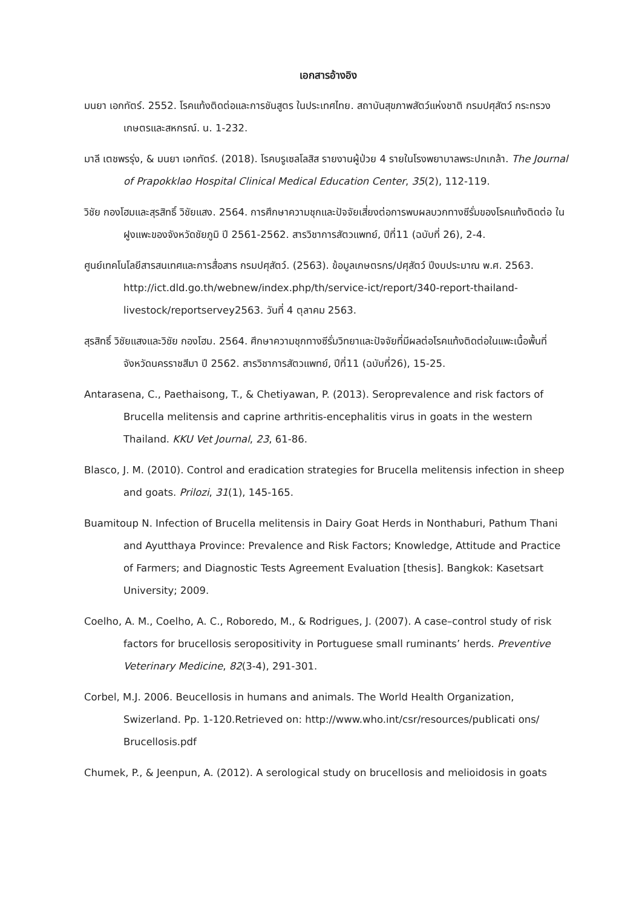เอกสารอ้างอิง
มนยา เอกทัตร์. 2552. โรคแท้งติดต่อและการชันสูตร ในประเทศไทย. สถาบันสุขภาพสัตว์แห่งชาติ กรมปศุสัตว์ กระทรวงเกษตรและสหกรณ์. น. 1-232.
มาลี เตชพรรุ่ง, & มนยา เอกทัตร์. (2018). โรคบรูเซลโลสิส รายงานผู้ป่วย 4 รายในโรงพยาบาลพระปกเกล้า. The Journal of Prapokklao Hospital Clinical Medical Education Center, 35(2), 112-119.
วิชัย กองโฮมและสุรสิทธิ์ วิชัยแสง. 2564. การศึกษาความชุกและปัจจัยเสี่ยงต่อการพบผลบวกทางซีรั่มของโรคแท้งติดต่อ ในฝูงแพะของจังหวัดชัยภูมิ ปี 2561-2562. สารวิชาการสัตวแพทย์, ปีที่11 (ฉบับที่ 26), 2-4.
ศูนย์เทคโนโลยีสารสนเทศและการสื่อสาร กรมปศุสัตว์. (2563). ข้อมูลเกษตรกร/ปศุสัตว์ ปีงบประมาณ พ.ศ. 2563. http://ict.dld.go.th/webnew/index.php/th/service-ict/report/340-report-thailand-livestock/reportservey2563. วันที่ 4 ตุลาคม 2563.
สุรสิทธิ์ วิชัยแสงและวิชัย กองโฮม. 2564. ศึกษาความชุกทางซีรั่มวิทยาและปัจจัยที่มีผลต่อโรคแท้งติดต่อในแพะเนื้อพื้นที่จังหวัดนครราชสีมา ปี 2562. สารวิชาการสัตวแพทย์, ปีที่11 (ฉบับที่26), 15-25.
Antarasena, C., Paethaisong, T., & Chetiyawan, P. (2013). Seroprevalence and risk factors of Brucella melitensis and caprine arthritis-encephalitis virus in goats in the western Thailand. KKU Vet Journal, 23, 61-86.
Blasco, J. M. (2010). Control and eradication strategies for Brucella melitensis infection in sheep and goats. Prilozi, 31(1), 145-165.
Buamitoup N. Infection of Brucella melitensis in Dairy Goat Herds in Nonthaburi, Pathum Thani and Ayutthaya Province: Prevalence and Risk Factors; Knowledge, Attitude and Practice of Farmers; and Diagnostic Tests Agreement Evaluation [thesis]. Bangkok: Kasetsart University; 2009.
Coelho, A. M., Coelho, A. C., Roboredo, M., & Rodrigues, J. (2007). A case–control study of risk factors for brucellosis seropositivity in Portuguese small ruminants’ herds. Preventive Veterinary Medicine, 82(3-4), 291-301.
Corbel, M.J. 2006. Beucellosis in humans and animals. The World Health Organization, Swizerland. Pp. 1-120.Retrieved on: http://www.who.int/csr/resources/publicati ons/ Brucellosis.pdf
Chumek, P., & Jeenpun, A. (2012). A serological study on brucellosis and melioidosis in goats